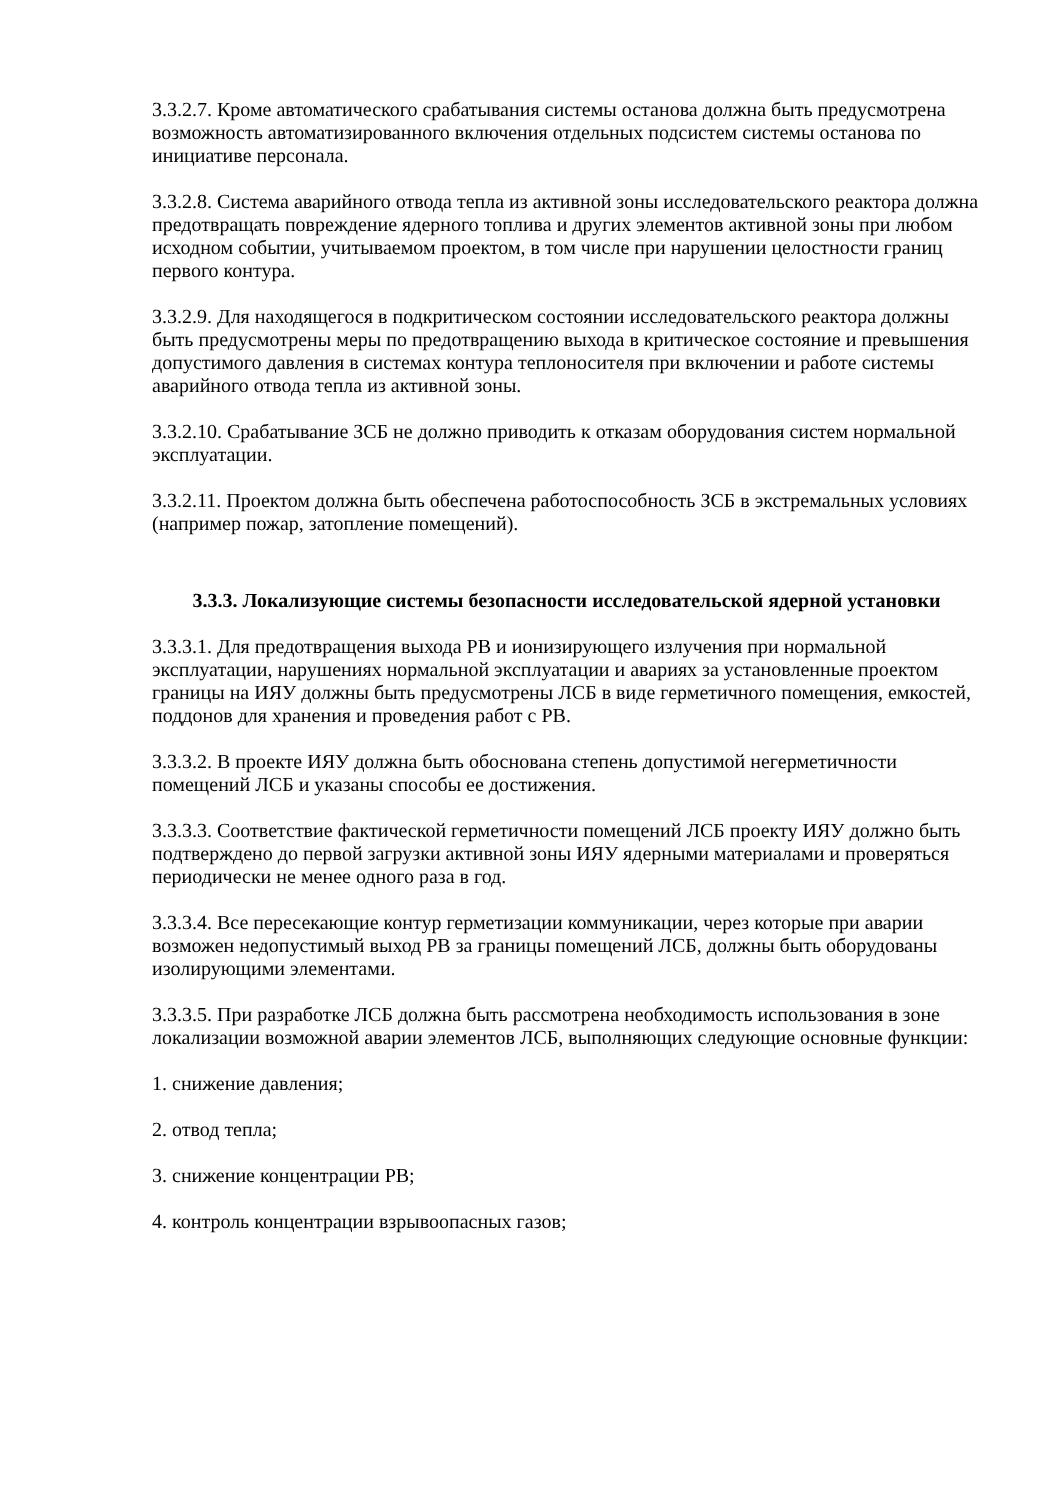3.3.2.7. Кроме автоматического срабатывания системы останова должна быть предусмотрена возможность автоматизированного включения отдельных подсистем системы останова по инициативе персонала.
3.3.2.8. Система аварийного отвода тепла из активной зоны исследовательского реактора должна предотвращать повреждение ядерного топлива и других элементов активной зоны при любом исходном событии, учитываемом проектом, в том числе при нарушении целостности границ первого контура.
3.3.2.9. Для находящегося в подкритическом состоянии исследовательского реактора должны быть предусмотрены меры по предотвращению выхода в критическое состояние и превышения допустимого давления в системах контура теплоносителя при включении и работе системы аварийного отвода тепла из активной зоны.
3.3.2.10. Срабатывание ЗСБ не должно приводить к отказам оборудования систем нормальной эксплуатации.
3.3.2.11. Проектом должна быть обеспечена работоспособность ЗСБ в экстремальных условиях (например пожар, затопление помещений).
3.3.3. Локализующие системы безопасности исследовательской ядерной установки
3.3.3.1. Для предотвращения выхода РВ и ионизирующего излучения при нормальной эксплуатации, нарушениях нормальной эксплуатации и авариях за установленные проектом границы на ИЯУ должны быть предусмотрены ЛСБ в виде герметичного помещения, емкостей, поддонов для хранения и проведения работ с РВ.
3.3.3.2. В проекте ИЯУ должна быть обоснована степень допустимой негерметичности помещений ЛСБ и указаны способы ее достижения.
3.3.3.3. Соответствие фактической герметичности помещений ЛСБ проекту ИЯУ должно быть подтверждено до первой загрузки активной зоны ИЯУ ядерными материалами и проверяться периодически не менее одного раза в год.
3.3.3.4. Все пересекающие контур герметизации коммуникации, через которые при аварии возможен недопустимый выход РВ за границы помещений ЛСБ, должны быть оборудованы изолирующими элементами.
3.3.3.5. При разработке ЛСБ должна быть рассмотрена необходимость использования в зоне локализации возможной аварии элементов ЛСБ, выполняющих следующие основные функции:
1. снижение давления;
2. отвод тепла;
3. снижение концентрации РВ;
4. контроль концентрации взрывоопасных газов;